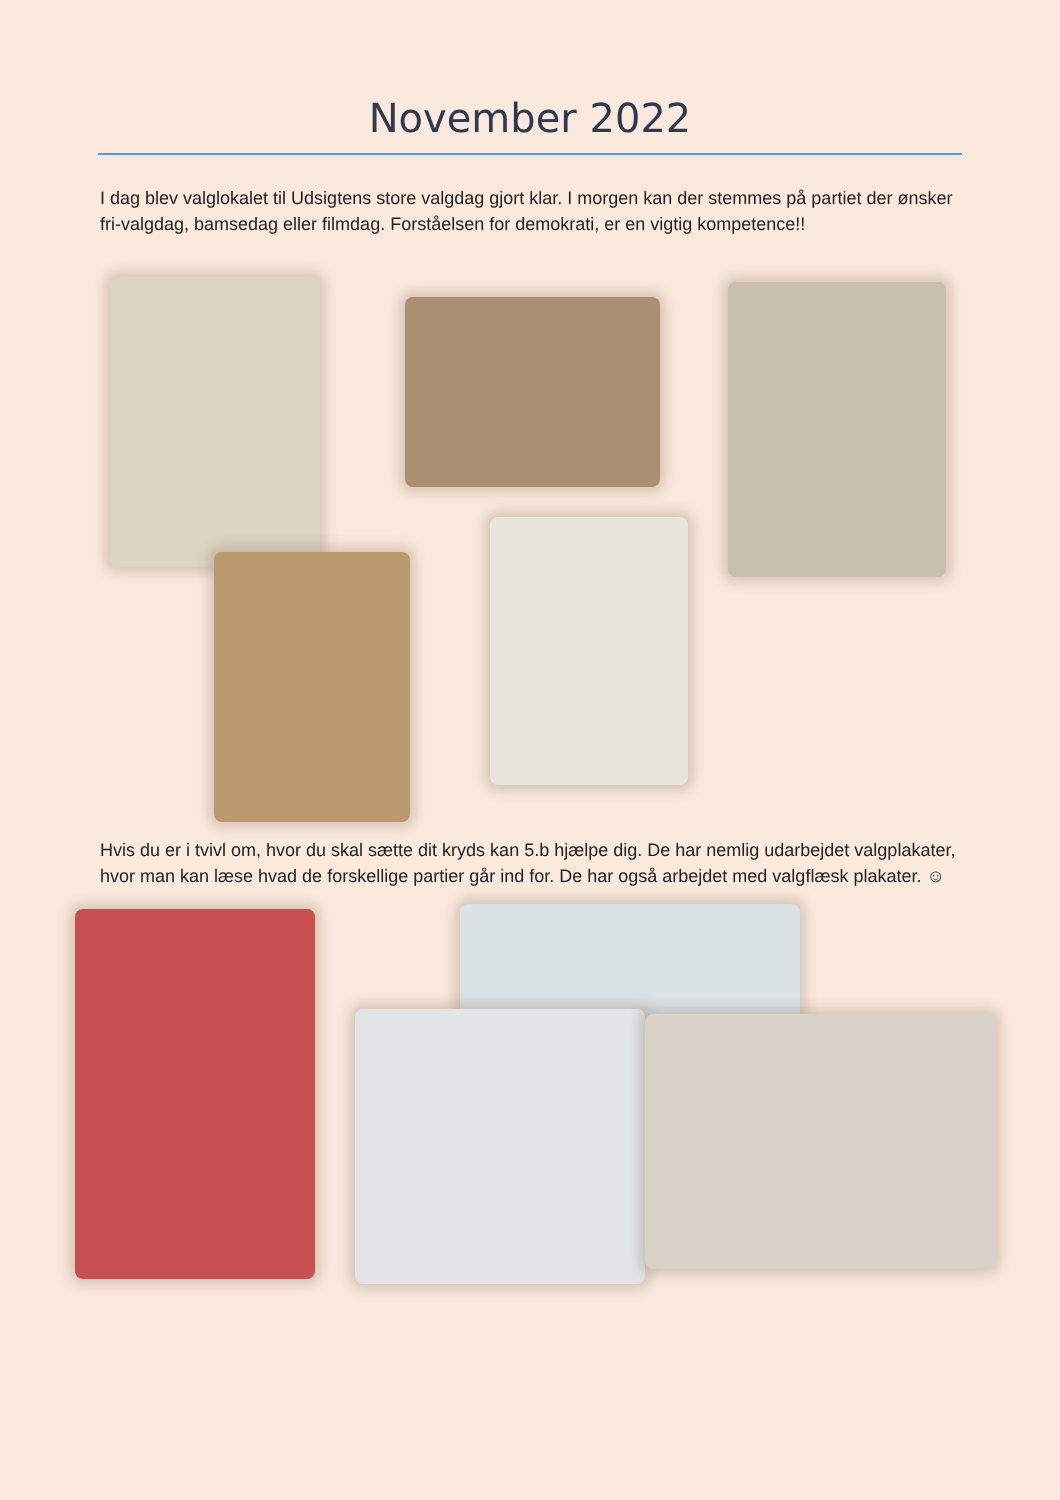November 2022
I dag blev valglokalet til Udsigtens store valgdag gjort klar. I morgen kan der stemmes på partiet der ønsker fri-valgdag, bamsedag eller filmdag. Forståelsen for demokrati, er en vigtig kompetence!!
Hvis du er i tvivl om, hvor du skal sætte dit kryds kan 5.b hjælpe dig. De har nemlig udarbejdet valgplakater, hvor man kan læse hvad de forskellige partier går ind for. De har også arbejdet med valgflæsk plakater. ☺